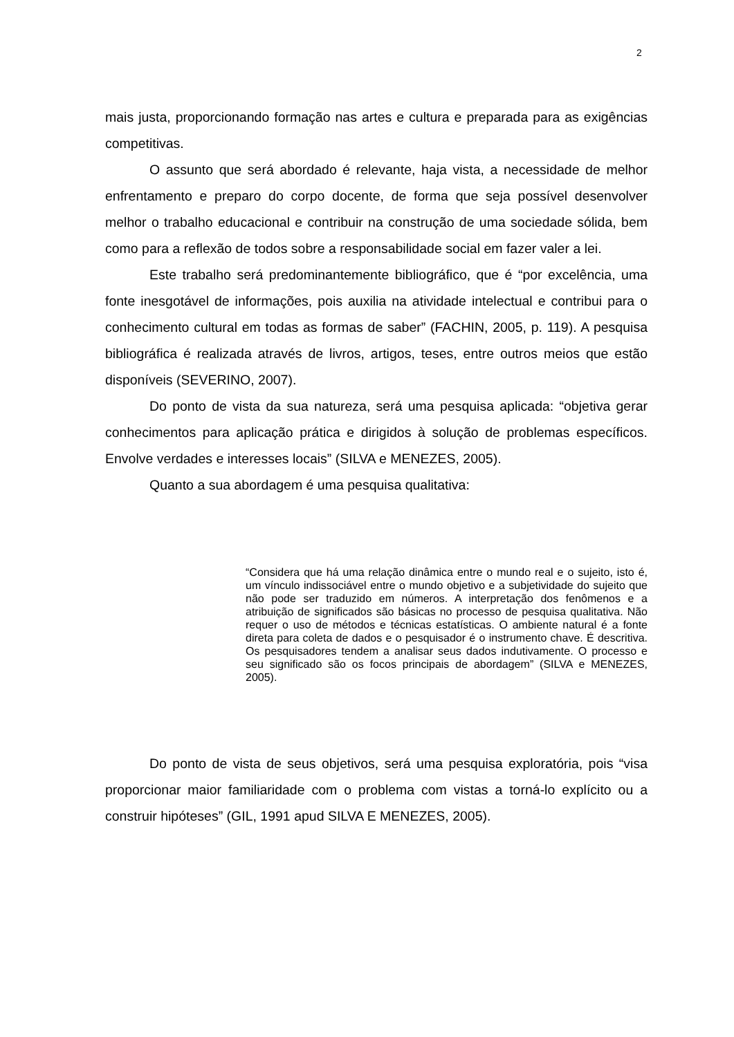2
mais justa, proporcionando formação nas artes e cultura e preparada para as exigências competitivas.
O assunto que será abordado é relevante, haja vista, a necessidade de melhor enfrentamento e preparo do corpo docente, de forma que seja possível desenvolver melhor o trabalho educacional e contribuir na construção de uma sociedade sólida, bem como para a reflexão de todos sobre a responsabilidade social em fazer valer a lei.
Este trabalho será predominantemente bibliográfico, que é “por excelência, uma fonte inesgotável de informações, pois auxilia na atividade intelectual e contribui para o conhecimento cultural em todas as formas de saber” (FACHIN, 2005, p. 119). A pesquisa bibliográfica é realizada através de livros, artigos, teses, entre outros meios que estão disponíveis (SEVERINO, 2007).
Do ponto de vista da sua natureza, será uma pesquisa aplicada: “objetiva gerar conhecimentos para aplicação prática e dirigidos à solução de problemas específicos. Envolve verdades e interesses locais” (SILVA e MENEZES, 2005).
Quanto a sua abordagem é uma pesquisa qualitativa:
“Considera que há uma relação dinâmica entre o mundo real e o sujeito, isto é, um vínculo indissociável entre o mundo objetivo e a subjetividade do sujeito que não pode ser traduzido em números. A interpretação dos fenômenos e a atribuição de significados são básicas no processo de pesquisa qualitativa. Não requer o uso de métodos e técnicas estatísticas. O ambiente natural é a fonte direta para coleta de dados e o pesquisador é o instrumento chave. É descritiva. Os pesquisadores tendem a analisar seus dados indutivamente. O processo e seu significado são os focos principais de abordagem” (SILVA e MENEZES, 2005).
Do ponto de vista de seus objetivos, será uma pesquisa exploratória, pois “visa proporcionar maior familiaridade com o problema com vistas a torná-lo explícito ou a construir hipóteses” (GIL, 1991 apud SILVA E MENEZES, 2005).